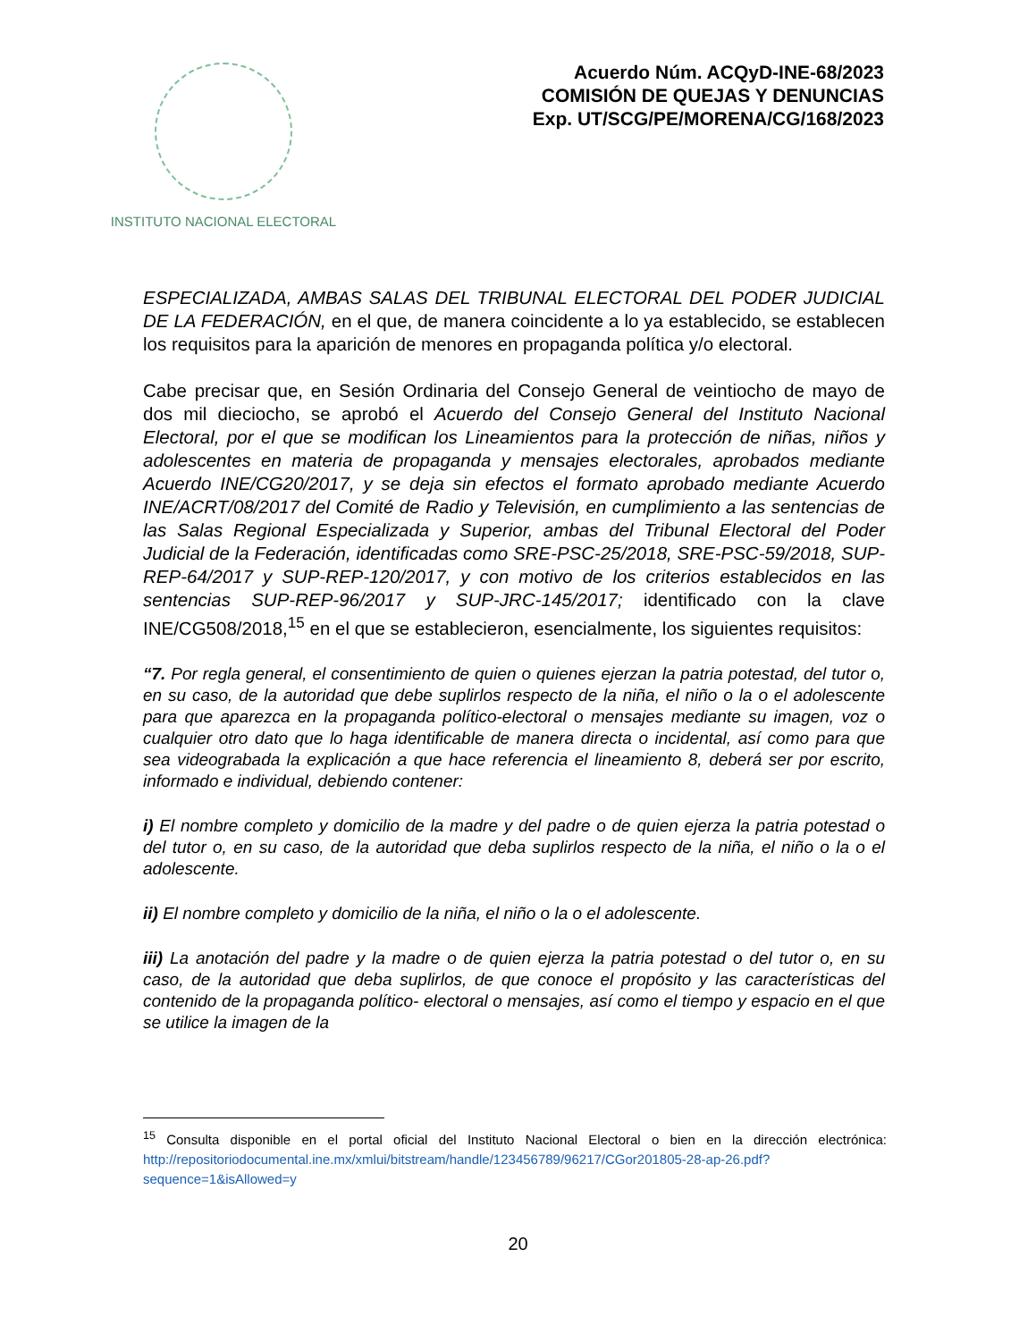INSTITUTO NACIONAL ELECTORAL
Acuerdo Núm. ACQyD-INE-68/2023
COMISIÓN DE QUEJAS Y DENUNCIAS
Exp. UT/SCG/PE/MORENA/CG/168/2023
ESPECIALIZADA, AMBAS SALAS DEL TRIBUNAL ELECTORAL DEL PODER JUDICIAL DE LA FEDERACIÓN, en el que, de manera coincidente a lo ya establecido, se establecen los requisitos para la aparición de menores en propaganda política y/o electoral.
Cabe precisar que, en Sesión Ordinaria del Consejo General de veintiocho de mayo de dos mil dieciocho, se aprobó el Acuerdo del Consejo General del Instituto Nacional Electoral, por el que se modifican los Lineamientos para la protección de niñas, niños y adolescentes en materia de propaganda y mensajes electorales, aprobados mediante Acuerdo INE/CG20/2017, y se deja sin efectos el formato aprobado mediante Acuerdo INE/ACRT/08/2017 del Comité de Radio y Televisión, en cumplimiento a las sentencias de las Salas Regional Especializada y Superior, ambas del Tribunal Electoral del Poder Judicial de la Federación, identificadas como SRE-PSC-25/2018, SRE-PSC-59/2018, SUP-REP-64/2017 y SUP-REP-120/2017, y con motivo de los criterios establecidos en las sentencias SUP-REP-96/2017 y SUP-JRC-145/2017; identificado con la clave INE/CG508/2018,<sup>15</sup> en el que se establecieron, esencialmente, los siguientes requisitos:
“7. Por regla general, el consentimiento de quien o quienes ejerzan la patria potestad, del tutor o, en su caso, de la autoridad que debe suplirlos respecto de la niña, el niño o la o el adolescente para que aparezca en la propaganda político-electoral o mensajes mediante su imagen, voz o cualquier otro dato que lo haga identificable de manera directa o incidental, así como para que sea videograbada la explicación a que hace referencia el lineamiento 8, deberá ser por escrito, informado e individual, debiendo contener:
i) El nombre completo y domicilio de la madre y del padre o de quien ejerza la patria potestad o del tutor o, en su caso, de la autoridad que deba suplirlos respecto de la niña, el niño o la o el adolescente.
ii) El nombre completo y domicilio de la niña, el niño o la o el adolescente.
iii) La anotación del padre y la madre o de quien ejerza la patria potestad o del tutor o, en su caso, de la autoridad que deba suplirlos, de que conoce el propósito y las características del contenido de la propaganda político- electoral o mensajes, así como el tiempo y espacio en el que se utilice la imagen de la
<sup>15</sup> Consulta disponible en el portal oficial del Instituto Nacional Electoral o bien en la dirección electrónica: http://repositoriodocumental.ine.mx/xmlui/bitstream/handle/123456789/96217/CGor201805-28-ap-26.pdf?sequence=1&isAllowed=y
20